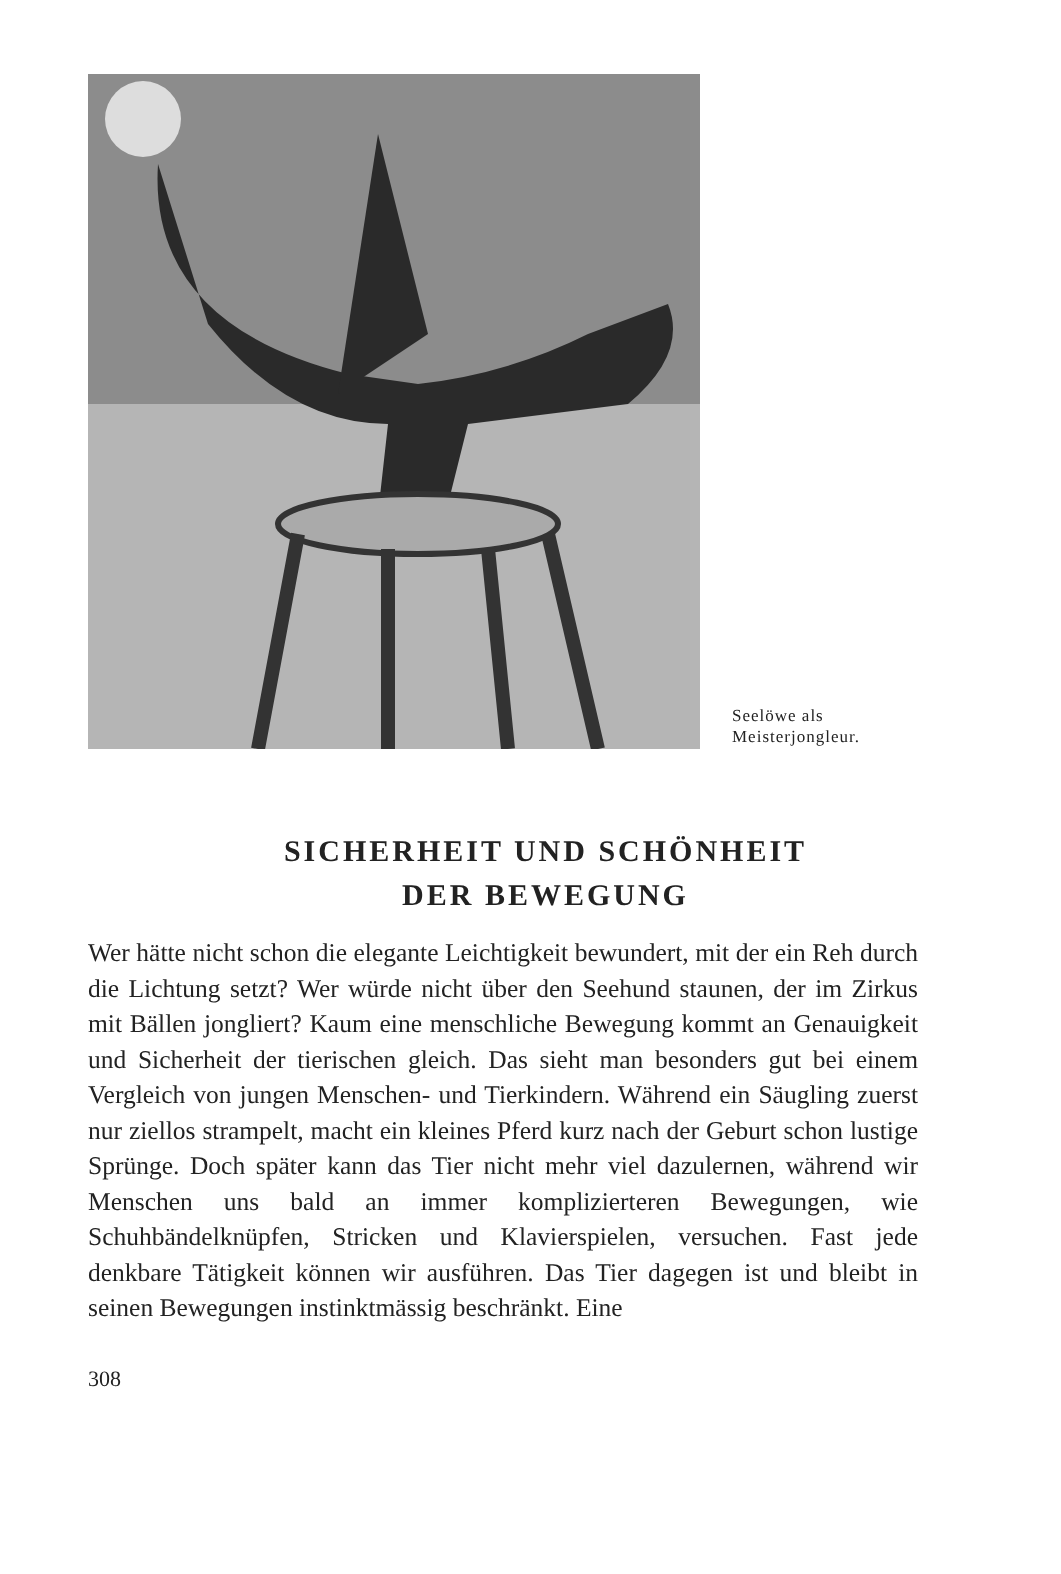Seelöwe als
Meisterjongleur.
SICHERHEIT UND SCHÖNHEIT
DER BEWEGUNG
Wer hätte nicht schon die elegante Leichtigkeit bewundert, mit der ein Reh durch die Lichtung setzt? Wer würde nicht über den Seehund staunen, der im Zirkus mit Bällen jongliert? Kaum eine menschliche Bewegung kommt an Genauigkeit und Sicherheit der tierischen gleich. Das sieht man besonders gut bei einem Vergleich von jungen Menschen- und Tierkindern. Während ein Säugling zuerst nur ziellos strampelt, macht ein kleines Pferd kurz nach der Geburt schon lustige Sprünge. Doch später kann das Tier nicht mehr viel dazulernen, während wir Menschen uns bald an immer komplizierteren Bewegungen, wie Schuhbändelknüpfen, Stricken und Klavierspielen, versuchen. Fast jede denkbare Tätigkeit können wir ausführen. Das Tier dagegen ist und bleibt in seinen Bewegungen instinktmässig beschränkt. Eine
308